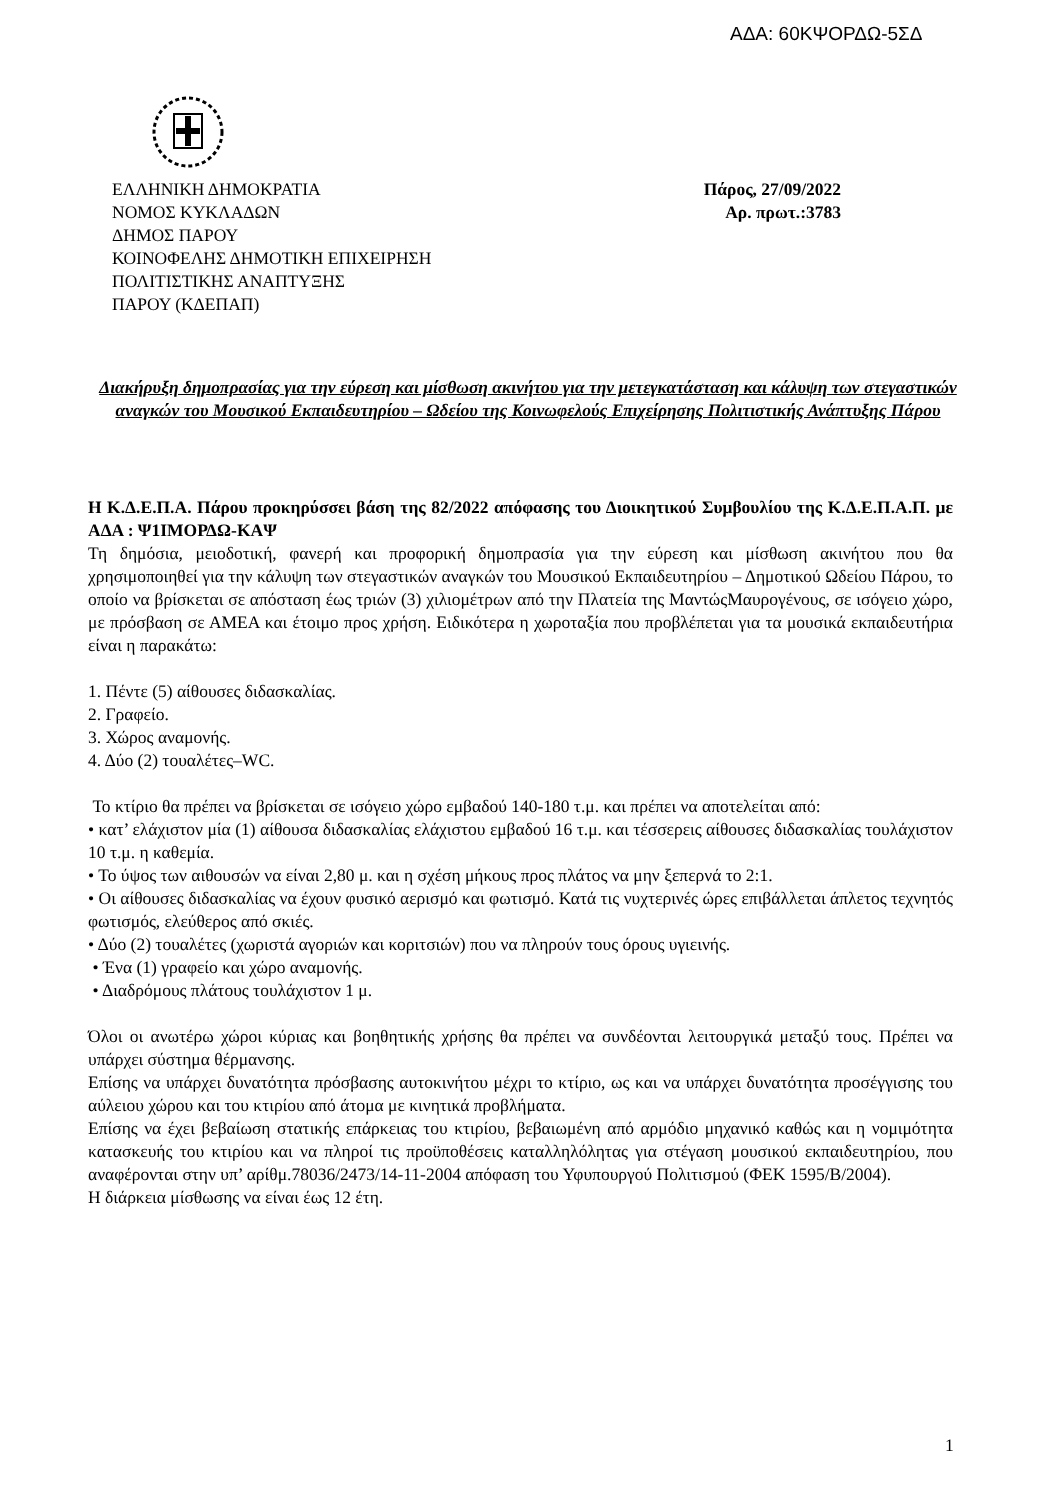ΑΔΑ: 60ΚΨΟΡΔΩ-5ΣΔ
ΕΛΛΗΝΙΚΗ ΔΗΜΟΚΡΑΤΙΑ
ΝΟΜΟΣ ΚΥΚΛΑΔΩΝ
ΔΗΜΟΣ ΠΑΡΟΥ
ΚΟΙΝΟΦΕΛΗΣ ΔΗΜΟΤΙΚΗ ΕΠΙΧΕΙΡΗΣΗ
ΠΟΛΙΤΙΣΤΙΚΗΣ ΑΝΑΠΤΥΞΗΣ
ΠΑΡΟΥ (ΚΔΕΠΑΠ)
Πάρος, 27/09/2022
Αρ. πρωτ.:3783
Διακήρυξη δημοπρασίας για την εύρεση και μίσθωση ακινήτου για την μετεγκατάσταση και κάλυψη των στεγαστικών αναγκών του Μουσικού Εκπαιδευτηρίου – Ωδείου της Κοινωφελούς Επιχείρησης Πολιτιστικής Ανάπτυξης Πάρου
Η Κ.Δ.Ε.Π.Α. Πάρου προκηρύσσει βάση της 82/2022 απόφασης του Διοικητικού Συμβουλίου της Κ.Δ.Ε.Π.Α.Π. με ΑΔΑ : Ψ1ΙΜΟΡΔΩ-ΚΑΨ
Τη δημόσια, μειοδοτική, φανερή και προφορική δημοπρασία για την εύρεση και μίσθωση ακινήτου που θα χρησιμοποιηθεί για την κάλυψη των στεγαστικών αναγκών του Μουσικού Εκπαιδευτηρίου – Δημοτικού Ωδείου Πάρου, το οποίο να βρίσκεται σε απόσταση έως τριών (3) χιλιομέτρων από την Πλατεία της ΜαντώςΜαυρογένους, σε ισόγειο χώρο, με πρόσβαση σε ΑΜΕΑ και έτοιμο προς χρήση. Ειδικότερα η χωροταξία που προβλέπεται για τα μουσικά εκπαιδευτήρια είναι η παρακάτω:
1. Πέντε (5) αίθουσες διδασκαλίας.
2. Γραφείο.
3. Χώρος αναμονής.
4. Δύο (2) τουαλέτες–WC.
Το κτίριο θα πρέπει να βρίσκεται σε ισόγειο χώρο εμβαδού 140-180 τ.μ. και πρέπει να αποτελείται από:
• κατ’ ελάχιστον μία (1) αίθουσα διδασκαλίας ελάχιστου εμβαδού 16 τ.μ. και τέσσερεις αίθουσες διδασκαλίας τουλάχιστον 10 τ.μ. η καθεμία.
• Το ύψος των αιθουσών να είναι 2,80 μ. και η σχέση μήκους προς πλάτος να μην ξεπερνά το 2:1.
• Οι αίθουσες διδασκαλίας να έχουν φυσικό αερισμό και φωτισμό. Κατά τις νυχτερινές ώρες επιβάλλεται άπλετος τεχνητός φωτισμός, ελεύθερος από σκιές.
• Δύο (2) τουαλέτες (χωριστά αγοριών και κοριτσιών) που να πληρούν τους όρους υγιεινής.
• Ένα (1) γραφείο και χώρο αναμονής.
• Διαδρόμους πλάτους τουλάχιστον 1 μ.
Όλοι οι ανωτέρω χώροι κύριας και βοηθητικής χρήσης θα πρέπει να συνδέονται λειτουργικά μεταξύ τους. Πρέπει να υπάρχει σύστημα θέρμανσης.
Επίσης να υπάρχει δυνατότητα πρόσβασης αυτοκινήτου μέχρι το κτίριο, ως και να υπάρχει δυνατότητα προσέγγισης του αύλειου χώρου και του κτιρίου από άτομα με κινητικά προβλήματα.
Επίσης να έχει βεβαίωση στατικής επάρκειας του κτιρίου, βεβαιωμένη από αρμόδιο μηχανικό καθώς και η νομιμότητα κατασκευής του κτιρίου και να πληροί τις προϋποθέσεις καταλληλόλητας για στέγαση μουσικού εκπαιδευτηρίου, που αναφέρονται στην υπ’ αρίθμ.78036/2473/14-11-2004 απόφαση του Υφυπουργού Πολιτισμού (ΦΕΚ 1595/Β/2004).
Η διάρκεια μίσθωσης να είναι έως 12 έτη.
1